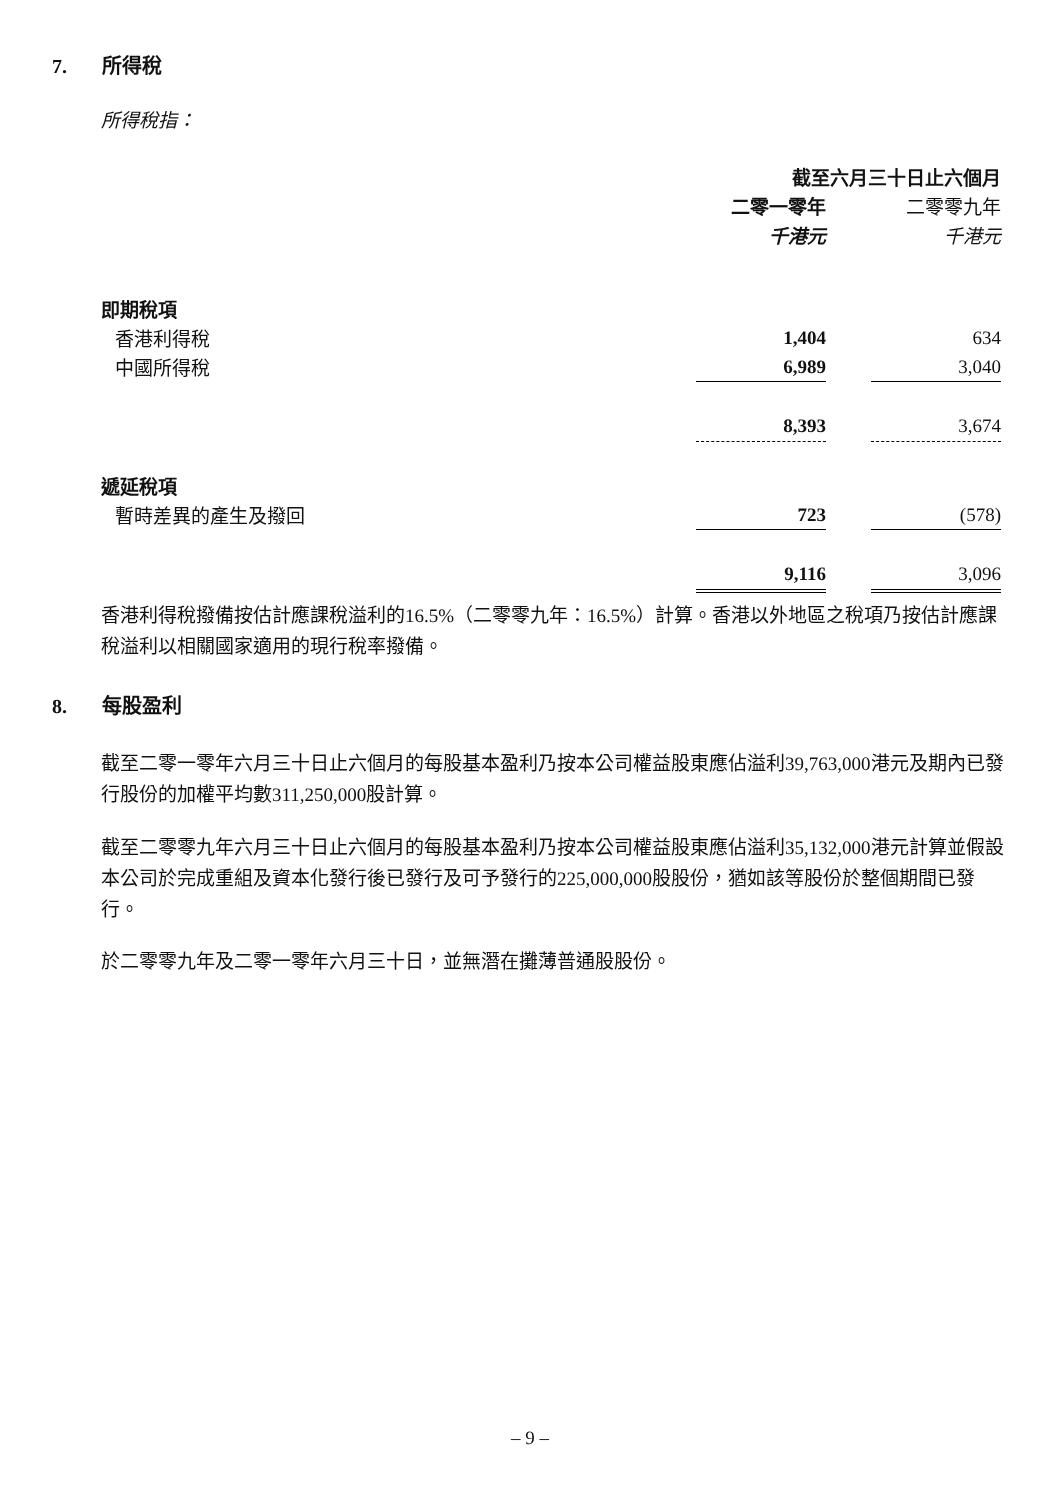7. 所得稅
所得稅指：
| | 截至六月三十日止六個月 | | |
| | 二零一零年 | | 二零零九年 |
| | 千港元 | | 千港元 |
| 即期稅項 | | | |
| 香港利得稅 | 1,404 | | 634 |
| 中國所得稅 | 6,989 | | 3,040 |
| | 8,393 | | 3,674 |
| 遞延稅項 | | | |
| 暫時差異的產生及撥回 | 723 | | (578) |
| | 9,116 | | 3,096 |
香港利得稅撥備按估計應課稅溢利的16.5%（二零零九年：16.5%）計算。香港以外地區之稅項乃按估計應課稅溢利以相關國家適用的現行稅率撥備。
8. 每股盈利
截至二零一零年六月三十日止六個月的每股基本盈利乃按本公司權益股東應佔溢利39,763,000港元及期內已發行股份的加權平均數311,250,000股計算。
截至二零零九年六月三十日止六個月的每股基本盈利乃按本公司權益股東應佔溢利35,132,000港元計算並假設本公司於完成重組及資本化發行後已發行及可予發行的225,000,000股股份，猶如該等股份於整個期間已發行。
於二零零九年及二零一零年六月三十日，並無潛在攤薄普通股股份。
– 9 –